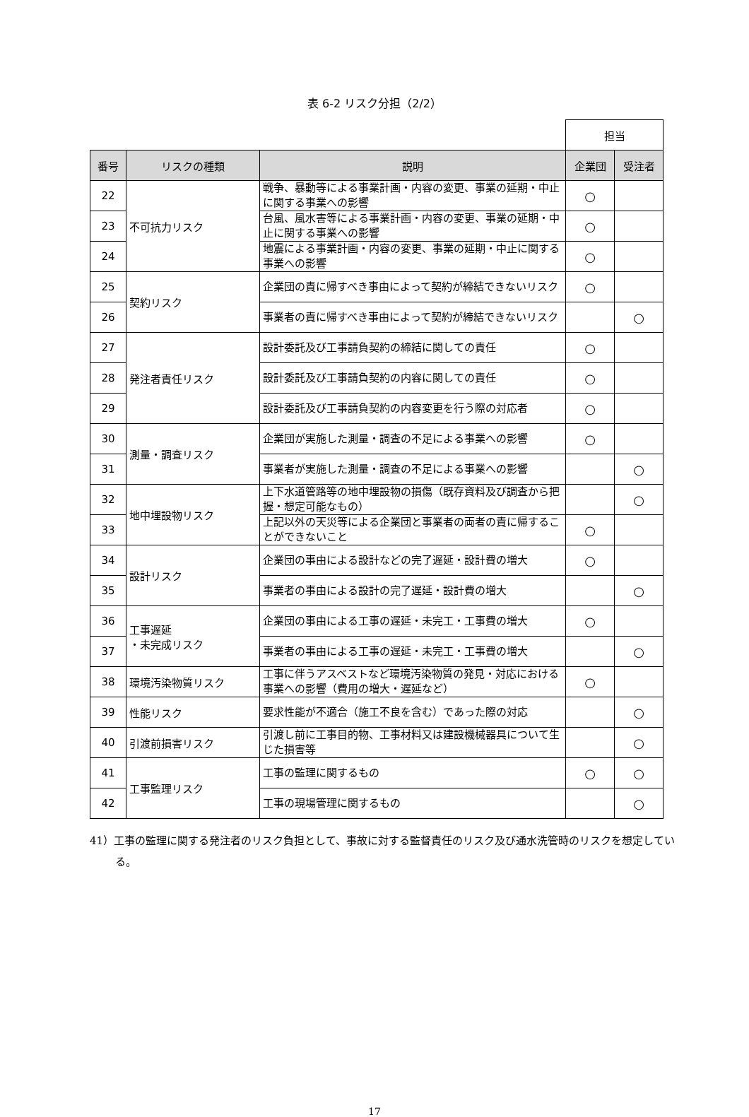表 6-2 リスク分担（2/2）
| | | | 担当 | |
| 番号 | リスクの種類 | 説明 | 企業団 | 受注者 |
| 22 | 不可抗力リスク | 戦争、暴動等による事業計画・内容の変更、事業の延期・中止に関する事業への影響 | ○ | |
| 23 | | 台風、風水害等による事業計画・内容の変更、事業の延期・中止に関する事業への影響 | ○ | |
| 24 | | 地震による事業計画・内容の変更、事業の延期・中止に関する事業への影響 | ○ | |
| 25 | 契約リスク | 企業団の責に帰すべき事由によって契約が締結できないリスク | ○ | |
| 26 | | 事業者の責に帰すべき事由によって契約が締結できないリスク | | ○ |
| 27 | 発注者責任リスク | 設計委託及び工事請負契約の締結に関しての責任 | ○ | |
| 28 | | 設計委託及び工事請負契約の内容に関しての責任 | ○ | |
| 29 | | 設計委託及び工事請負契約の内容変更を行う際の対応者 | ○ | |
| 30 | 測量・調査リスク | 企業団が実施した測量・調査の不足による事業への影響 | ○ | |
| 31 | | 事業者が実施した測量・調査の不足による事業への影響 | | ○ |
| 32 | 地中埋設物リスク | 上下水道管路等の地中埋設物の損傷（既存資料及び調査から把握・想定可能なもの） | | ○ |
| 33 | | 上記以外の天災等による企業団と事業者の両者の責に帰することができないこと | ○ | |
| 34 | 設計リスク | 企業団の事由による設計などの完了遅延・設計費の増大 | ○ | |
| 35 | | 事業者の事由による設計の完了遅延・設計費の増大 | | ○ |
| 36 | 工事遅延 ・未完成リスク | 企業団の事由による工事の遅延・未完工・工事費の増大 | ○ | |
| 37 | | 事業者の事由による工事の遅延・未完工・工事費の増大 | | ○ |
| 38 | 環境汚染物質リスク | 工事に伴うアスベストなど環境汚染物質の発見・対応における事業への影響（費用の増大・遅延など） | ○ | |
| 39 | 性能リスク | 要求性能が不適合（施工不良を含む）であった際の対応 | | ○ |
| 40 | 引渡前損害リスク | 引渡し前に工事目的物、工事材料又は建設機械器具について生じた損害等 | | ○ |
| 41 | 工事監理リスク | 工事の監理に関するもの | ○ | ○ |
| 42 | | 工事の現場管理に関するもの | | ○ |
41）工事の監理に関する発注者のリスク負担として、事故に対する監督責任のリスク及び通水洗管時のリスクを想定している。
17